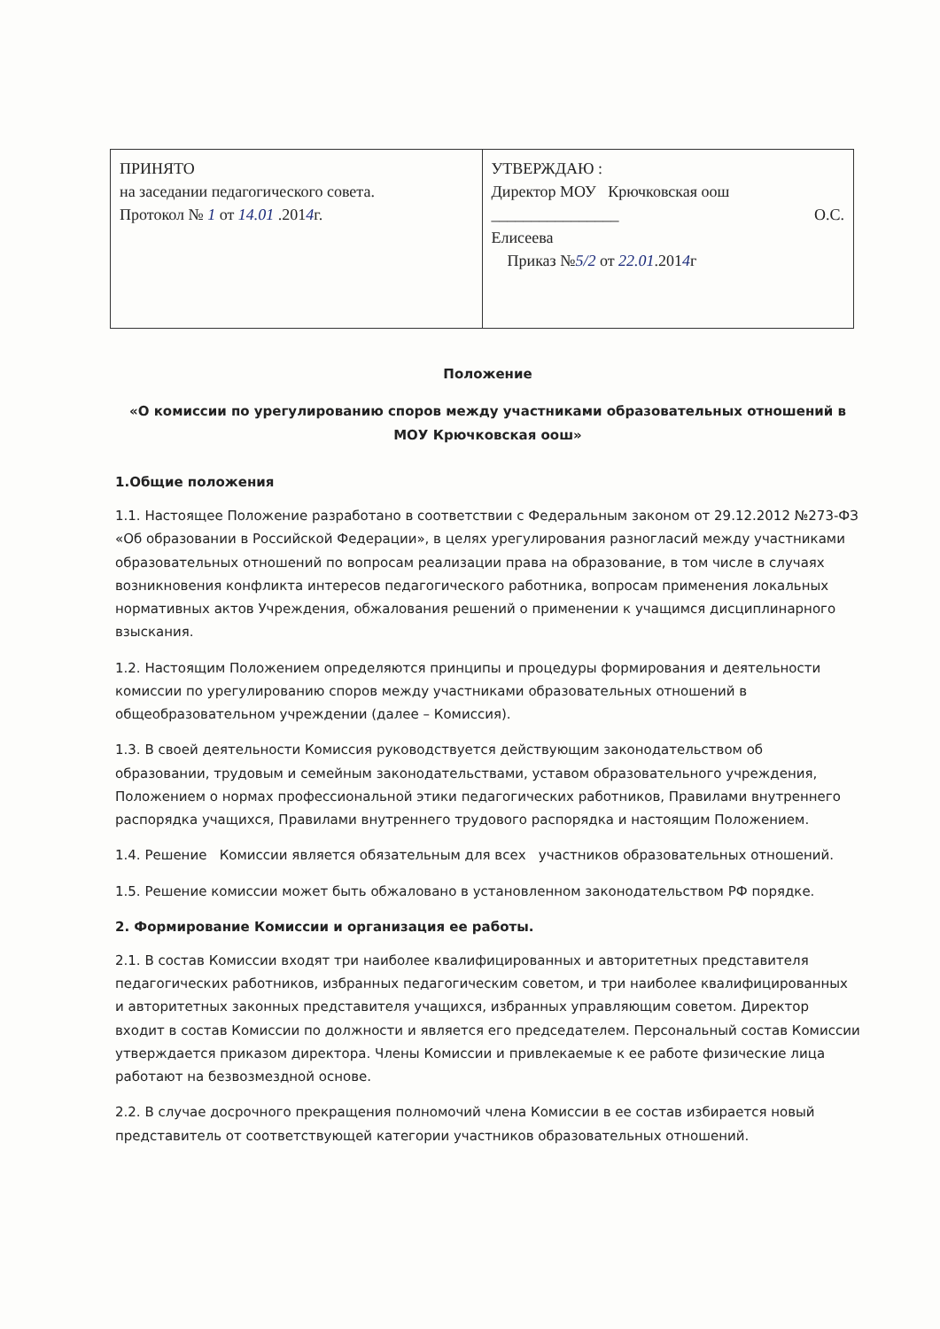| ПРИНЯТО на заседании педагогического совета. Протокол № 1 от 14.01 .201 4 г. | УТВЕРЖДАЮ : Директор МОУ Крючковская оош ________________ О.С. Елисеева Приказ № 5/2 от 22.01 .201 4 г |
Положение
«О комиссии по урегулированию споров между участниками образовательных отношений в МОУ Крючковская оош»
1.Общие положения
1.1. Настоящее Положение разработано в соответствии с Федеральным законом от 29.12.2012 №273-ФЗ «Об образовании в Российской Федерации», в целях урегулирования разногласий между участниками образовательных отношений по вопросам реализации права на образование, в том числе в случаях возникновения конфликта интересов педагогического работника, вопросам применения локальных нормативных актов Учреждения, обжалования решений о применении к учащимся дисциплинарного взыскания.
1.2. Настоящим Положением определяются принципы и процедуры формирования и деятельности комиссии по урегулированию споров между участниками образовательных отношений в общеобразовательном учреждении (далее – Комиссия).
1.3. В своей деятельности Комиссия руководствуется действующим законодательством об образовании, трудовым и семейным законодательствами, уставом образовательного учреждения, Положением о нормах профессиональной этики педагогических работников, Правилами внутреннего распорядка учащихся, Правилами внутреннего трудового распорядка и настоящим Положением.
1.4. Решение Комиссии является обязательным для всех участников образовательных отношений.
1.5. Решение комиссии может быть обжаловано в установленном законодательством РФ порядке.
2. Формирование Комиссии и организация ее работы.
2.1. В состав Комиссии входят три наиболее квалифицированных и авторитетных представителя педагогических работников, избранных педагогическим советом, и три наиболее квалифицированных и авторитетных законных представителя учащихся, избранных управляющим советом. Директор входит в состав Комиссии по должности и является его председателем. Персональный состав Комиссии утверждается приказом директора. Члены Комиссии и привлекаемые к ее работе физические лица работают на безвозмездной основе.
2.2. В случае досрочного прекращения полномочий члена Комиссии в ее состав избирается новый представитель от соответствующей категории участников образовательных отношений.